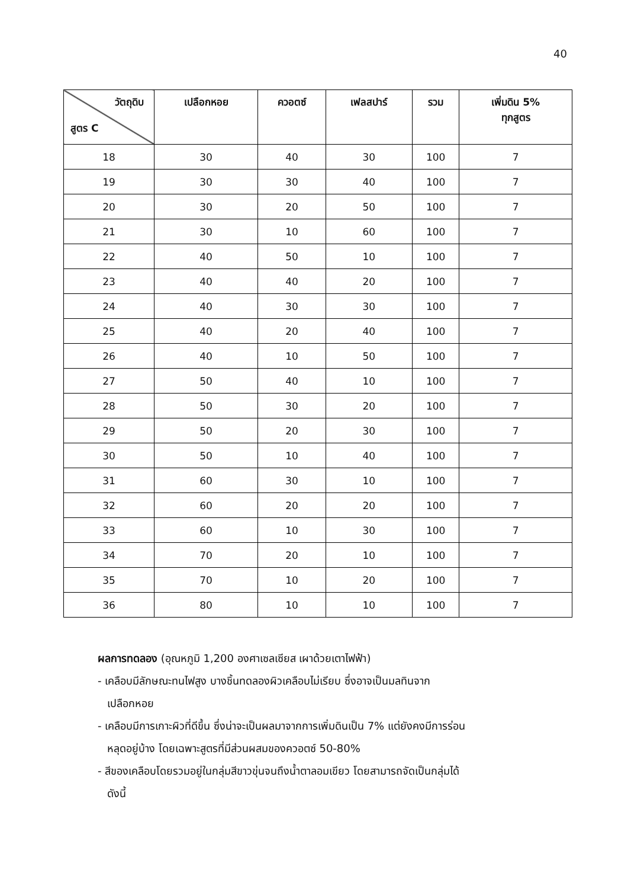40
| วัตถุดิบ สูตร C | เปลือกหอย | ควอตซ์ | เฟลสปาร์ | รวม | เพิ่มดิน 5% ทุกสูตร |
| --- | --- | --- | --- | --- | --- |
| 18 | 30 | 40 | 30 | 100 | 7 |
| 19 | 30 | 30 | 40 | 100 | 7 |
| 20 | 30 | 20 | 50 | 100 | 7 |
| 21 | 30 | 10 | 60 | 100 | 7 |
| 22 | 40 | 50 | 10 | 100 | 7 |
| 23 | 40 | 40 | 20 | 100 | 7 |
| 24 | 40 | 30 | 30 | 100 | 7 |
| 25 | 40 | 20 | 40 | 100 | 7 |
| 26 | 40 | 10 | 50 | 100 | 7 |
| 27 | 50 | 40 | 10 | 100 | 7 |
| 28 | 50 | 30 | 20 | 100 | 7 |
| 29 | 50 | 20 | 30 | 100 | 7 |
| 30 | 50 | 10 | 40 | 100 | 7 |
| 31 | 60 | 30 | 10 | 100 | 7 |
| 32 | 60 | 20 | 20 | 100 | 7 |
| 33 | 60 | 10 | 30 | 100 | 7 |
| 34 | 70 | 20 | 10 | 100 | 7 |
| 35 | 70 | 10 | 20 | 100 | 7 |
| 36 | 80 | 10 | 10 | 100 | 7 |
ผลการทดลอง (อุณหภูมิ 1,200 องศาเซลเซียส เผาด้วยเตาไฟฟ้า)
- เคลือบมีลักษณะทนไฟสูง บางชิ้นทดลองผิวเคลือบไม่เรียบ ซึ่งอาจเป็นมลทินจาก
เปลือกหอย
- เคลือบมีการเกาะผิวที่ดีขึ้น ซึ่งน่าจะเป็นผลมาจากการเพิ่มดินเป็น 7% แต่ยังคงมีการร่อน
หลุดอยู่บ้าง โดยเฉพาะสูตรที่มีส่วนผสมของควอตซ์ 50-80%
- สีของเคลือบโดยรวมอยู่ในกลุ่มสีขาวขุ่นจนถึงน้ำตาลอมเขียว โดยสามารถจัดเป็นกลุ่มได้
ดังนี้